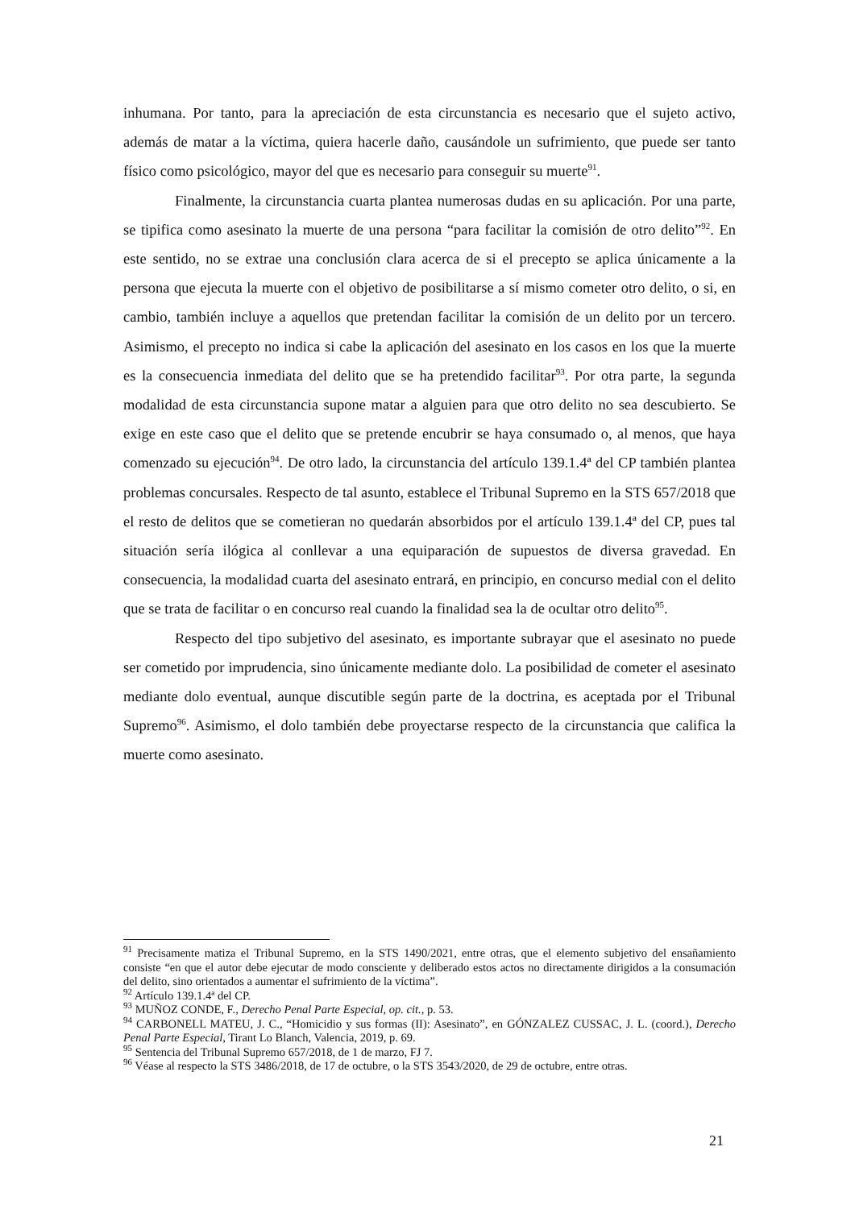inhumana. Por tanto, para la apreciación de esta circunstancia es necesario que el sujeto activo, además de matar a la víctima, quiera hacerle daño, causándole un sufrimiento, que puede ser tanto físico como psicológico, mayor del que es necesario para conseguir su muerte<sup>91</sup>.
Finalmente, la circunstancia cuarta plantea numerosas dudas en su aplicación. Por una parte, se tipifica como asesinato la muerte de una persona “para facilitar la comisión de otro delito”<sup>92</sup>. En este sentido, no se extrae una conclusión clara acerca de si el precepto se aplica únicamente a la persona que ejecuta la muerte con el objetivo de posibilitarse a sí mismo cometer otro delito, o si, en cambio, también incluye a aquellos que pretendan facilitar la comisión de un delito por un tercero. Asimismo, el precepto no indica si cabe la aplicación del asesinato en los casos en los que la muerte es la consecuencia inmediata del delito que se ha pretendido facilitar<sup>93</sup>. Por otra parte, la segunda modalidad de esta circunstancia supone matar a alguien para que otro delito no sea descubierto. Se exige en este caso que el delito que se pretende encubrir se haya consumado o, al menos, que haya comenzado su ejecución<sup>94</sup>. De otro lado, la circunstancia del artículo 139.1.4ª del CP también plantea problemas concursales. Respecto de tal asunto, establece el Tribunal Supremo en la STS 657/2018 que el resto de delitos que se cometieran no quedarán absorbidos por el artículo 139.1.4ª del CP, pues tal situación sería ilógica al conllevar a una equiparación de supuestos de diversa gravedad. En consecuencia, la modalidad cuarta del asesinato entrará, en principio, en concurso medial con el delito que se trata de facilitar o en concurso real cuando la finalidad sea la de ocultar otro delito<sup>95</sup>.
Respecto del tipo subjetivo del asesinato, es importante subrayar que el asesinato no puede ser cometido por imprudencia, sino únicamente mediante dolo. La posibilidad de cometer el asesinato mediante dolo eventual, aunque discutible según parte de la doctrina, es aceptada por el Tribunal Supremo<sup>96</sup>. Asimismo, el dolo también debe proyectarse respecto de la circunstancia que califica la muerte como asesinato.
<sup>91</sup> Precisamente matiza el Tribunal Supremo, en la STS 1490/2021, entre otras, que el elemento subjetivo del ensañamiento consiste “en que el autor debe ejecutar de modo consciente y deliberado estos actos no directamente dirigidos a la consumación del delito, sino orientados a aumentar el sufrimiento de la víctima”.
<sup>92</sup> Artículo 139.1.4ª del CP.
<sup>93</sup> MUÑOZ CONDE, F., Derecho Penal Parte Especial, op. cit., p. 53.
<sup>94</sup> CARBONELL MATEU, J. C., “Homicidio y sus formas (II): Asesinato”, en GÓNZALEZ CUSSAC, J. L. (coord.), Derecho Penal Parte Especial, Tirant Lo Blanch, Valencia, 2019, p. 69.
<sup>95</sup> Sentencia del Tribunal Supremo 657/2018, de 1 de marzo, FJ 7.
<sup>96</sup> Véase al respecto la STS 3486/2018, de 17 de octubre, o la STS 3543/2020, de 29 de octubre, entre otras.
21